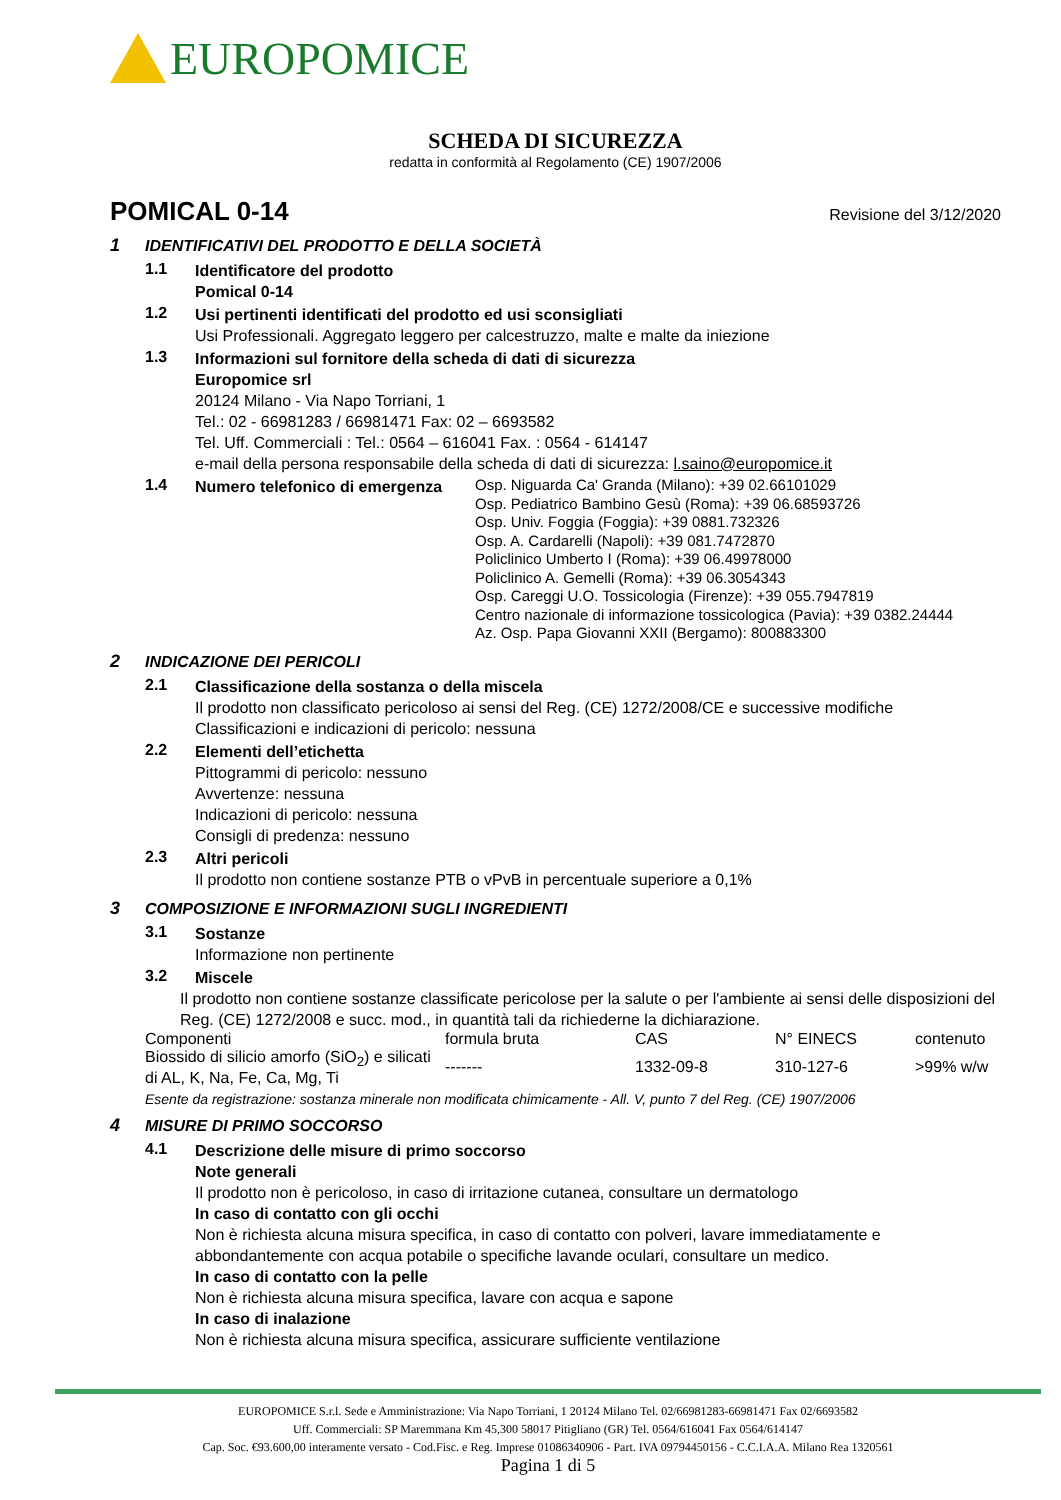EUROPOMICE
SCHEDA DI SICUREZZA
redatta in conformità al Regolamento (CE) 1907/2006
POMICAL 0-14 Revisione del 3/12/2020
1 IDENTIFICATIVI DEL PRODOTTO E DELLA SOCIETÀ
1.1
Identificatore del prodotto
Pomical 0-14
1.2
Usi pertinenti identificati del prodotto ed usi sconsigliati
Usi Professionali. Aggregato leggero per calcestruzzo, malte e malte da iniezione
1.3
Informazioni sul fornitore della scheda di dati di sicurezza
Europomice srl
20124 Milano - Via Napo Torriani, 1
Tel.: 02 - 66981283 / 66981471 Fax: 02 – 6693582
Tel. Uff. Commerciali : Tel.: 0564 – 616041 Fax. : 0564 - 614147
e-mail della persona responsabile della scheda di dati di sicurezza: l.saino@europomice.it
1.4
Numero telefonico di emergenza
Osp. Niguarda Ca' Granda (Milano): +39 02.66101029
Osp. Pediatrico Bambino Gesù (Roma): +39 06.68593726
Osp. Univ. Foggia (Foggia): +39 0881.732326
Osp. A. Cardarelli (Napoli): +39 081.7472870
Policlinico Umberto I (Roma): +39 06.49978000
Policlinico A. Gemelli (Roma): +39 06.3054343
Osp. Careggi U.O. Tossicologia (Firenze): +39 055.7947819
Centro nazionale di informazione tossicologica (Pavia): +39 0382.24444
Az. Osp. Papa Giovanni XXII (Bergamo): 800883300
2 INDICAZIONE DEI PERICOLI
2.1
Classificazione della sostanza o della miscela
Il prodotto non classificato pericoloso ai sensi del Reg. (CE) 1272/2008/CE e successive modifiche
Classificazioni e indicazioni di pericolo: nessuna
2.2
Elementi dell’etichetta
Pittogrammi di pericolo: nessuno
Avvertenze: nessuna
Indicazioni di pericolo: nessuna
Consigli di predenza: nessuno
2.3
Altri pericoli
Il prodotto non contiene sostanze PTB o vPvB in percentuale superiore a 0,1%
3 COMPOSIZIONE E INFORMAZIONI SUGLI INGREDIENTI
3.1
Sostanze
Informazione non pertinente
3.2
Miscele
Il prodotto non contiene sostanze classificate pericolose per la salute o per l'ambiente ai sensi delle disposizioni del Reg. (CE) 1272/2008 e succ. mod., in quantità tali da richiederne la dichiarazione.
| Componenti | formula bruta | CAS | N° EINECS | contenuto |
| --- | --- | --- | --- | --- |
| Biossido di silicio amorfo (SiO<sub>2</sub>) e silicati di AL, K, Na, Fe, Ca, Mg, Ti | ------- | 1332-09-8 | 310-127-6 | >99% w/w |
Esente da registrazione: sostanza minerale non modificata chimicamente - All. V, punto 7 del Reg. (CE) 1907/2006
4 MISURE DI PRIMO SOCCORSO
4.1
Descrizione delle misure di primo soccorso
Note generali
Il prodotto non è pericoloso, in caso di irritazione cutanea, consultare un dermatologo
In caso di contatto con gli occhi
Non è richiesta alcuna misura specifica, in caso di contatto con polveri, lavare immediatamente e abbondantemente con acqua potabile o specifiche lavande oculari, consultare un medico.
In caso di contatto con la pelle
Non è richiesta alcuna misura specifica, lavare con acqua e sapone
In caso di inalazione
Non è richiesta alcuna misura specifica, assicurare sufficiente ventilazione
EUROPOMICE S.r.l. Sede e Amministrazione: Via Napo Torriani, 1 20124 Milano Tel. 02/66981283-66981471 Fax 02/6693582
Uff. Commerciali: SP Maremmana Km 45,300 58017 Pitigliano (GR) Tel. 0564/616041 Fax 0564/614147
Cap. Soc. €93.600,00 interamente versato - Cod.Fisc. e Reg. Imprese 01086340906 - Part. IVA 09794450156 - C.C.I.A.A. Milano Rea 1320561
Pagina 1 di 5